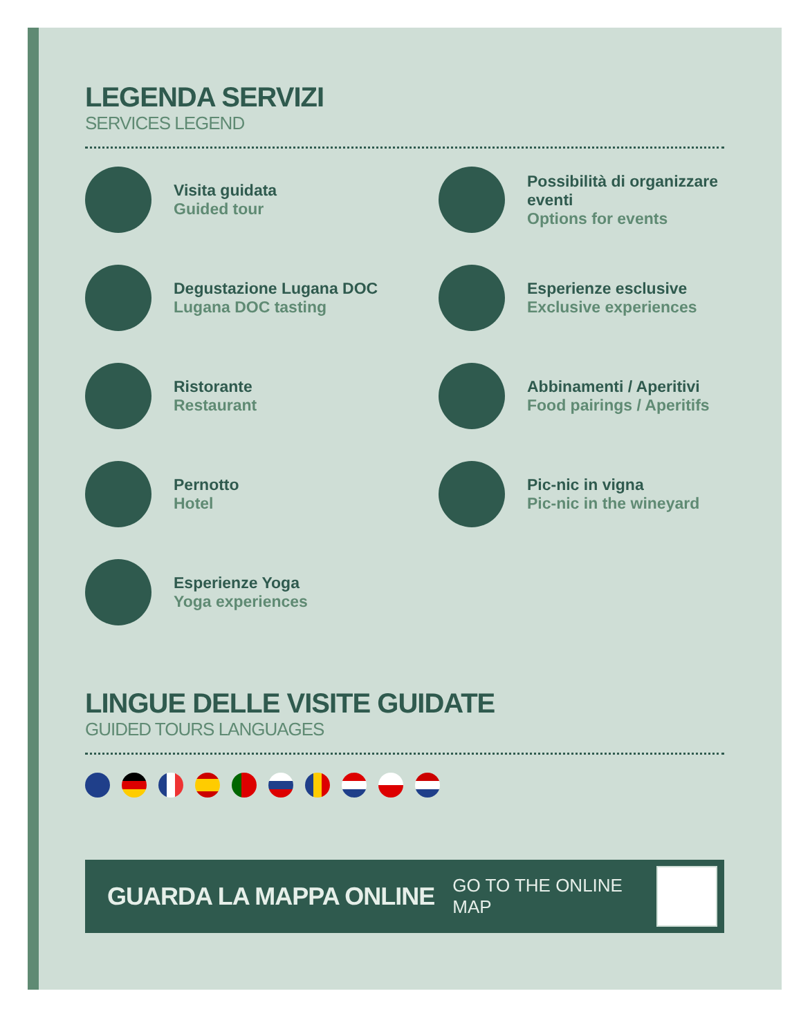LEGENDA SERVIZI
SERVICES LEGEND
Visita guidata
Guided tour
Possibilità di organizzare eventi
Options for events
Degustazione Lugana DOC
Lugana DOC tasting
Esperienze esclusive
Exclusive experiences
Ristorante
Restaurant
Abbinamenti / Aperitivi
Food pairings / Aperitifs
Pernotto
Hotel
Pic-nic in vigna
Pic-nic in the wineyard
Esperienze Yoga
Yoga experiences
LINGUE DELLE VISITE GUIDATE
GUIDED TOURS LANGUAGES
GUARDA LA MAPPA ONLINE GO TO THE ONLINE MAP